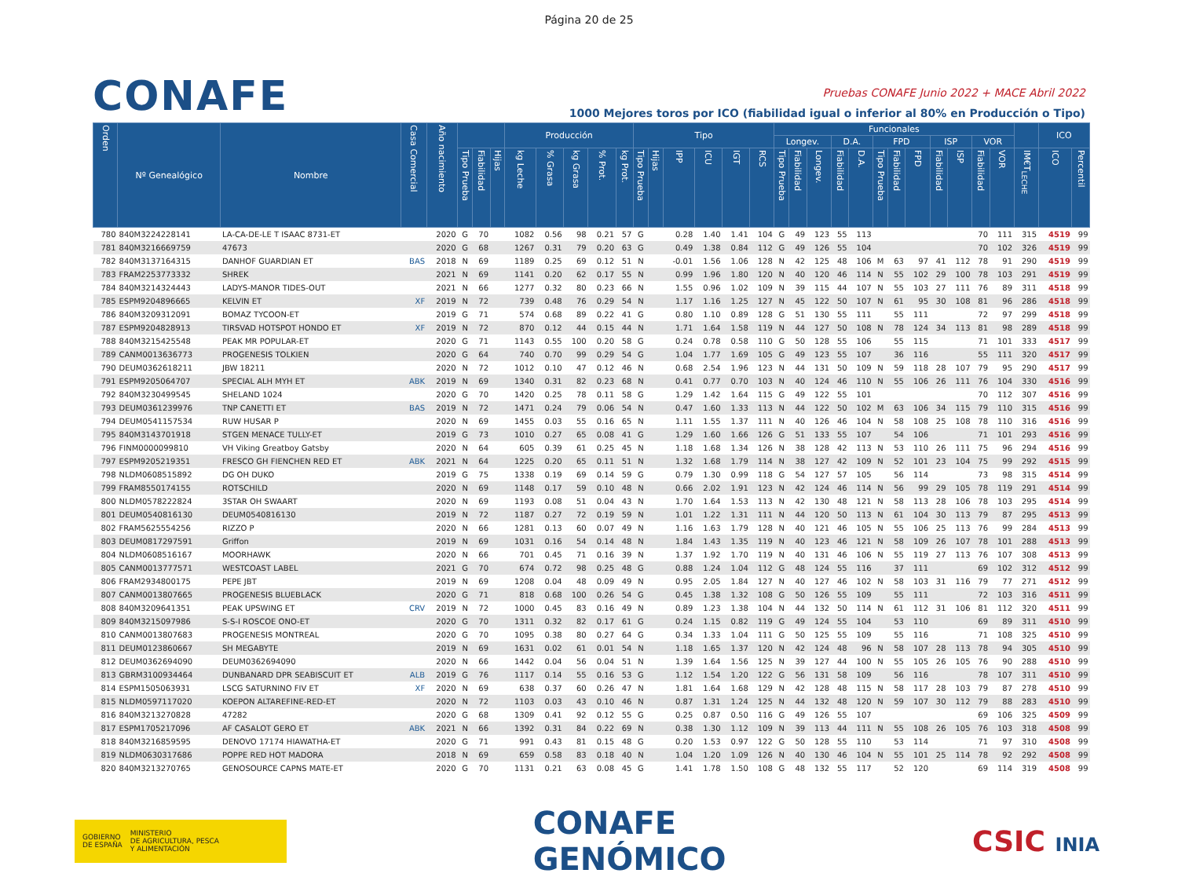Página 20 de 25
CONAFE
Pruebas CONAFE Junio 2022 + MACE Abril 2022
1000 Mejores toros por ICO (fiabilidad igual o inferior al 80% en Producción o Tipo)
| Orden | Nº Genealógico | Nombre | Casa Comercial | Año nacimiento | | | | Producción | | | | | Tipo | | | | | | Funcionales | | | | | | | | | | | | | ICO | |
| --- | --- | --- | --- | --- | --- | --- | --- | --- | --- | --- | --- | --- | --- | --- | --- | --- | --- | --- | --- | --- | --- | --- | --- | --- | --- | --- | --- | --- | --- | --- | --- | --- | --- |
| | | | | | | | | | | | | | | | | | | | Longev. | | | D.A. | | FPD | | | ISP | | VOR | | | | |
| | | | | | Tipo Prueba | Fiabilidad | Hijas | kg Leche | % Grasa | kg Grasa | % Prot. | kg Prot. | Tipo Prueba | Hijas | IPP | ICU | IGT | RCS | Tipo Prueba | Fiabilidad | Longev. | Fiabilidad | D.A. | Tipo Prueba | Fiabilidad | FPD | Fiabilidad | ISP | Fiabilidad | VOR | IM€T<sub>LECHE</sub> | ICO | Percentil |
| 780 | 840M3224228141 | LA-CA-DE-LE T ISAAC 8731-ET | | 2020 | G | 70 | | 1082 | 0.56 | 98 | 0.21 | 57 | G | | 0.28 | 1.40 | 1.41 | 104 | G | 49 | 123 | 55 | 113 | | | | | | 70 | 111 | 315 | 4519 | 99 |
| 781 | 840M3216669759 | 47673 | | 2020 | G | 68 | | 1267 | 0.31 | 79 | 0.20 | 63 | G | | 0.49 | 1.38 | 0.84 | 112 | G | 49 | 126 | 55 | 104 | | | | | | 70 | 102 | 326 | 4519 | 99 |
| 782 | 840M3137164315 | DANHOF GUARDIAN ET | BAS | 2018 | N | 69 | | 1189 | 0.25 | 69 | 0.12 | 51 | N | | -0.01 | 1.56 | 1.06 | 128 | N | 42 | 125 | 48 | 106 | M | 63 | 97 | 41 | 112 | 78 | 91 | 290 | 4519 | 99 |
| 783 | FRAM2253773332 | SHREK | | 2021 | N | 69 | | 1141 | 0.20 | 62 | 0.17 | 55 | N | | 0.99 | 1.96 | 1.80 | 120 | N | 40 | 120 | 46 | 114 | N | 55 | 102 | 29 | 100 | 78 | 103 | 291 | 4519 | 99 |
| 784 | 840M3214324443 | LADYS-MANOR TIDES-OUT | | 2021 | N | 66 | | 1277 | 0.32 | 80 | 0.23 | 66 | N | | 1.55 | 0.96 | 1.02 | 109 | N | 39 | 115 | 44 | 107 | N | 55 | 103 | 27 | 111 | 76 | 89 | 311 | 4518 | 99 |
| 785 | ESPM9204896665 | KELVIN ET | XF | 2019 | N | 72 | | 739 | 0.48 | 76 | 0.29 | 54 | N | | 1.17 | 1.16 | 1.25 | 127 | N | 45 | 122 | 50 | 107 | N | 61 | 95 | 30 | 108 | 81 | 96 | 286 | 4518 | 99 |
| 786 | 840M3209312091 | BOMAZ TYCOON-ET | | 2019 | G | 71 | | 574 | 0.68 | 89 | 0.22 | 41 | G | | 0.80 | 1.10 | 0.89 | 128 | G | 51 | 130 | 55 | 111 | | 55 | 111 | | | 72 | 97 | 299 | 4518 | 99 |
| 787 | ESPM9204828913 | TIRSVAD HOTSPOT HONDO ET | XF | 2019 | N | 72 | | 870 | 0.12 | 44 | 0.15 | 44 | N | | 1.71 | 1.64 | 1.58 | 119 | N | 44 | 127 | 50 | 108 | N | 78 | 124 | 34 | 113 | 81 | 98 | 289 | 4518 | 99 |
| 788 | 840M3215425548 | PEAK MR POPULAR-ET | | 2020 | G | 71 | | 1143 | 0.55 | 100 | 0.20 | 58 | G | | 0.24 | 0.78 | 0.58 | 110 | G | 50 | 128 | 55 | 106 | | 55 | 115 | | | 71 | 101 | 333 | 4517 | 99 |
| 789 | CANM0013636773 | PROGENESIS TOLKIEN | | 2020 | G | 64 | | 740 | 0.70 | 99 | 0.29 | 54 | G | | 1.04 | 1.77 | 1.69 | 105 | G | 49 | 123 | 55 | 107 | | 36 | 116 | | | 55 | 111 | 320 | 4517 | 99 |
| 790 | DEUM0362618211 | JBW 18211 | | 2020 | N | 72 | | 1012 | 0.10 | 47 | 0.12 | 46 | N | | 0.68 | 2.54 | 1.96 | 123 | N | 44 | 131 | 50 | 109 | N | 59 | 118 | 28 | 107 | 79 | 95 | 290 | 4517 | 99 |
| 791 | ESPM9205064707 | SPECIAL ALH MYH ET | ABK | 2019 | N | 69 | | 1340 | 0.31 | 82 | 0.23 | 68 | N | | 0.41 | 0.77 | 0.70 | 103 | N | 40 | 124 | 46 | 110 | N | 55 | 106 | 26 | 111 | 76 | 104 | 330 | 4516 | 99 |
| 792 | 840M3230499545 | SHELAND 1024 | | 2020 | G | 70 | | 1420 | 0.25 | 78 | 0.11 | 58 | G | | 1.29 | 1.42 | 1.64 | 115 | G | 49 | 122 | 55 | 101 | | | | | | 70 | 112 | 307 | 4516 | 99 |
| 793 | DEUM0361239976 | TNP CANETTI ET | BAS | 2019 | N | 72 | | 1471 | 0.24 | 79 | 0.06 | 54 | N | | 0.47 | 1.60 | 1.33 | 113 | N | 44 | 122 | 50 | 102 | M | 63 | 106 | 34 | 115 | 79 | 110 | 315 | 4516 | 99 |
| 794 | DEUM0541157534 | RUW HUSAR P | | 2020 | N | 69 | | 1455 | 0.03 | 55 | 0.16 | 65 | N | | 1.11 | 1.55 | 1.37 | 111 | N | 40 | 126 | 46 | 104 | N | 58 | 108 | 25 | 108 | 78 | 110 | 316 | 4516 | 99 |
| 795 | 840M3143701918 | STGEN MENACE TULLY-ET | | 2019 | G | 73 | | 1010 | 0.27 | 65 | 0.08 | 41 | G | | 1.29 | 1.60 | 1.66 | 126 | G | 51 | 133 | 55 | 107 | | 54 | 106 | | | 71 | 101 | 293 | 4516 | 99 |
| 796 | FINM0000099810 | VH Viking Greatboy Gatsby | | 2020 | N | 64 | | 605 | 0.39 | 61 | 0.25 | 45 | N | | 1.18 | 1.68 | 1.34 | 126 | N | 38 | 128 | 42 | 113 | N | 53 | 110 | 26 | 111 | 75 | 96 | 294 | 4516 | 99 |
| 797 | ESPM9205219351 | FRESCO GH FIENCHEN RED ET | ABK | 2021 | N | 64 | | 1225 | 0.20 | 65 | 0.11 | 51 | N | | 1.32 | 1.68 | 1.79 | 114 | N | 38 | 127 | 42 | 109 | N | 52 | 101 | 23 | 104 | 75 | 99 | 292 | 4515 | 99 |
| 798 | NLDM0608515892 | DG OH DUKO | | 2019 | G | 75 | | 1338 | 0.19 | 69 | 0.14 | 59 | G | | 0.79 | 1.30 | 0.99 | 118 | G | 54 | 127 | 57 | 105 | | 56 | 114 | | | 73 | 98 | 315 | 4514 | 99 |
| 799 | FRAM8550174155 | ROTSCHILD | | 2020 | N | 69 | | 1148 | 0.17 | 59 | 0.10 | 48 | N | | 0.66 | 2.02 | 1.91 | 123 | N | 42 | 124 | 46 | 114 | N | 56 | 99 | 29 | 105 | 78 | 119 | 291 | 4514 | 99 |
| 800 | NLDM0578222824 | 3STAR OH SWAART | | 2020 | N | 69 | | 1193 | 0.08 | 51 | 0.04 | 43 | N | | 1.70 | 1.64 | 1.53 | 113 | N | 42 | 130 | 48 | 121 | N | 58 | 113 | 28 | 106 | 78 | 103 | 295 | 4514 | 99 |
| 801 | DEUM0540816130 | DEUM0540816130 | | 2019 | N | 72 | | 1187 | 0.27 | 72 | 0.19 | 59 | N | | 1.01 | 1.22 | 1.31 | 111 | N | 44 | 120 | 50 | 113 | N | 61 | 104 | 30 | 113 | 79 | 87 | 295 | 4513 | 99 |
| 802 | FRAM5625554256 | RIZZO P | | 2020 | N | 66 | | 1281 | 0.13 | 60 | 0.07 | 49 | N | | 1.16 | 1.63 | 1.79 | 128 | N | 40 | 121 | 46 | 105 | N | 55 | 106 | 25 | 113 | 76 | 99 | 284 | 4513 | 99 |
| 803 | DEUM0817297591 | Griffon | | 2019 | N | 69 | | 1031 | 0.16 | 54 | 0.14 | 48 | N | | 1.84 | 1.43 | 1.35 | 119 | N | 40 | 123 | 46 | 121 | N | 58 | 109 | 26 | 107 | 78 | 101 | 288 | 4513 | 99 |
| 804 | NLDM0608516167 | MOORHAWK | | 2020 | N | 66 | | 701 | 0.45 | 71 | 0.16 | 39 | N | | 1.37 | 1.92 | 1.70 | 119 | N | 40 | 131 | 46 | 106 | N | 55 | 119 | 27 | 113 | 76 | 107 | 308 | 4513 | 99 |
| 805 | CANM0013777571 | WESTCOAST LABEL | | 2021 | G | 70 | | 674 | 0.72 | 98 | 0.25 | 48 | G | | 0.88 | 1.24 | 1.04 | 112 | G | 48 | 124 | 55 | 116 | | 37 | 111 | | | 69 | 102 | 312 | 4512 | 99 |
| 806 | FRAM2934800175 | PEPE JBT | | 2019 | N | 69 | | 1208 | 0.04 | 48 | 0.09 | 49 | N | | 0.95 | 2.05 | 1.84 | 127 | N | 40 | 127 | 46 | 102 | N | 58 | 103 | 31 | 116 | 79 | 77 | 271 | 4512 | 99 |
| 807 | CANM0013807665 | PROGENESIS BLUEBLACK | | 2020 | G | 71 | | 818 | 0.68 | 100 | 0.26 | 54 | G | | 0.45 | 1.38 | 1.32 | 108 | G | 50 | 126 | 55 | 109 | | 55 | 111 | | | 72 | 103 | 316 | 4511 | 99 |
| 808 | 840M3209641351 | PEAK UPSWING ET | CRV | 2019 | N | 72 | | 1000 | 0.45 | 83 | 0.16 | 49 | N | | 0.89 | 1.23 | 1.38 | 104 | N | 44 | 132 | 50 | 114 | N | 61 | 112 | 31 | 106 | 81 | 112 | 320 | 4511 | 99 |
| 809 | 840M3215097986 | S-S-I ROSCOE ONO-ET | | 2020 | G | 70 | | 1311 | 0.32 | 82 | 0.17 | 61 | G | | 0.24 | 1.15 | 0.82 | 119 | G | 49 | 124 | 55 | 104 | | 53 | 110 | | | 69 | 89 | 311 | 4510 | 99 |
| 810 | CANM0013807683 | PROGENESIS MONTREAL | | 2020 | G | 70 | | 1095 | 0.38 | 80 | 0.27 | 64 | G | | 0.34 | 1.33 | 1.04 | 111 | G | 50 | 125 | 55 | 109 | | 55 | 116 | | | 71 | 108 | 325 | 4510 | 99 |
| 811 | DEUM0123860667 | SH MEGABYTE | | 2019 | N | 69 | | 1631 | 0.02 | 61 | 0.01 | 54 | N | | 1.18 | 1.65 | 1.37 | 120 | N | 42 | 124 | 48 | 96 | N | 58 | 107 | 28 | 113 | 78 | 94 | 305 | 4510 | 99 |
| 812 | DEUM0362694090 | DEUM0362694090 | | 2020 | N | 66 | | 1442 | 0.04 | 56 | 0.04 | 51 | N | | 1.39 | 1.64 | 1.56 | 125 | N | 39 | 127 | 44 | 100 | N | 55 | 105 | 26 | 105 | 76 | 90 | 288 | 4510 | 99 |
| 813 | GBRM3100934464 | DUNBANARD DPR SEABISCUIT ET | ALB | 2019 | G | 76 | | 1117 | 0.14 | 55 | 0.16 | 53 | G | | 1.12 | 1.54 | 1.20 | 122 | G | 56 | 131 | 58 | 109 | | 56 | 116 | | | 78 | 107 | 311 | 4510 | 99 |
| 814 | ESPM1505063931 | LSCG SATURNINO FIV ET | XF | 2020 | N | 69 | | 638 | 0.37 | 60 | 0.26 | 47 | N | | 1.81 | 1.64 | 1.68 | 129 | N | 42 | 128 | 48 | 115 | N | 58 | 117 | 28 | 103 | 79 | 87 | 278 | 4510 | 99 |
| 815 | NLDM0597117020 | KOEPON ALTAREFINE-RED-ET | | 2020 | N | 72 | | 1103 | 0.03 | 43 | 0.10 | 46 | N | | 0.87 | 1.31 | 1.24 | 125 | N | 44 | 132 | 48 | 120 | N | 59 | 107 | 30 | 112 | 79 | 88 | 283 | 4510 | 99 |
| 816 | 840M3213270828 | 47282 | | 2020 | G | 68 | | 1309 | 0.41 | 92 | 0.12 | 55 | G | | 0.25 | 0.87 | 0.50 | 116 | G | 49 | 126 | 55 | 107 | | | | | | 69 | 106 | 325 | 4509 | 99 |
| 817 | ESPM1705217096 | AF CASALOT GERO ET | ABK | 2021 | N | 66 | | 1392 | 0.31 | 84 | 0.22 | 69 | N | | 0.38 | 1.30 | 1.12 | 109 | N | 39 | 113 | 44 | 111 | N | 55 | 108 | 26 | 105 | 76 | 103 | 318 | 4508 | 99 |
| 818 | 840M3216859595 | DENOVO 17174 HIAWATHA-ET | | 2020 | G | 71 | | 991 | 0.43 | 81 | 0.15 | 48 | G | | 0.20 | 1.53 | 0.97 | 122 | G | 50 | 128 | 55 | 110 | | 53 | 114 | | | 71 | 97 | 310 | 4508 | 99 |
| 819 | NLDM0630317686 | POPPE RED HOT MADORA | | 2018 | N | 69 | | 659 | 0.58 | 83 | 0.18 | 40 | N | | 1.04 | 1.20 | 1.09 | 126 | N | 40 | 130 | 46 | 104 | N | 55 | 101 | 25 | 114 | 78 | 92 | 292 | 4508 | 99 |
| 820 | 840M3213270765 | GENOSOURCE CAPNS MATE-ET | | 2020 | G | 70 | | 1131 | 0.21 | 63 | 0.08 | 45 | G | | 1.41 | 1.78 | 1.50 | 108 | G | 48 | 132 | 55 | 117 | | 52 | 120 | | | 69 | 114 | 319 | 4508 | 99 |
GOBIERNO
DE ESPAÑA MINISTERIO
DE AGRICULTURA, PESCA
Y ALIMENTACIÓN
CONAFE
GENÓMICO
CSIC INIA